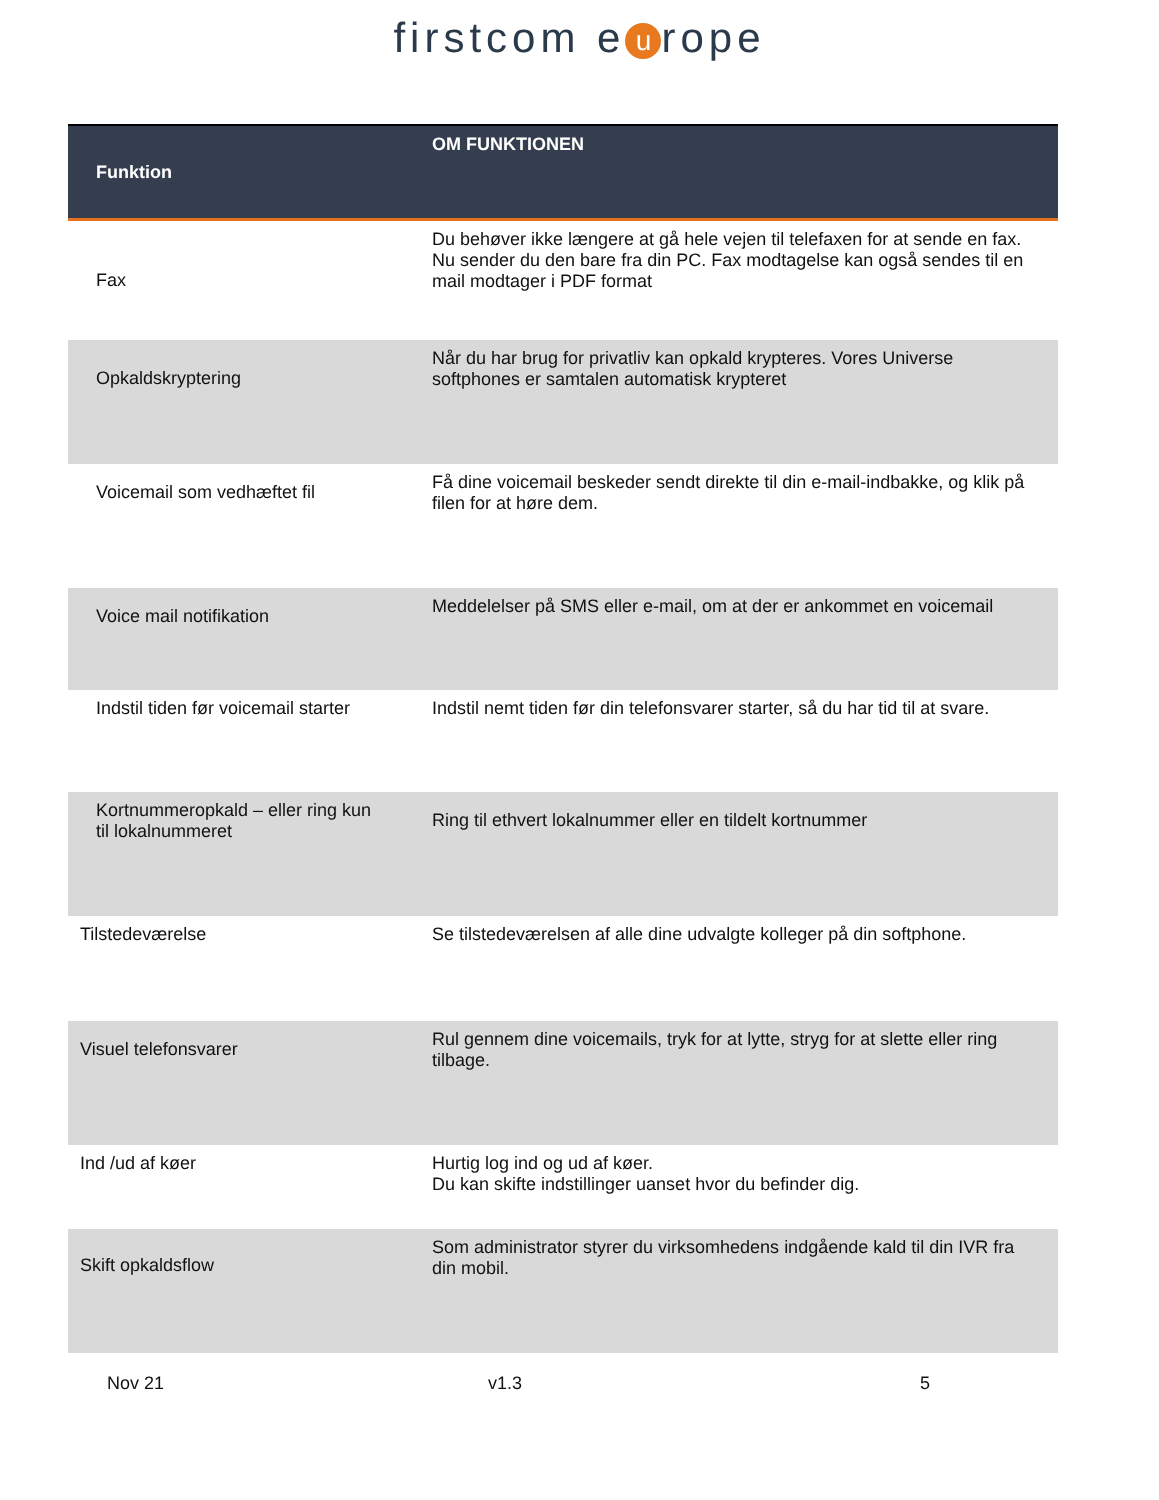firstcom e u rope
| Funktion | OM FUNKTIONEN |
| --- | --- |
| Fax | Du behøver ikke længere at gå hele vejen til telefaxen for at sende en fax. Nu sender du den bare fra din PC. Fax modtagelse kan også sendes til en mail modtager i PDF format |
| Opkaldskryptering | Når du har brug for privatliv kan opkald krypteres. Vores Universe softphones er samtalen automatisk krypteret |
| Voicemail som vedhæftet fil | Få dine voicemail beskeder sendt direkte til din e-mail-indbakke, og klik på filen for at høre dem. |
| Voice mail notifikation | Meddelelser på SMS eller e-mail, om at der er ankommet en voicemail |
| Indstil tiden før voicemail starter | Indstil nemt tiden før din telefonsvarer starter, så du har tid til at svare. |
| Kortnummeropkald – eller ring kun til lokalnummeret | Ring til ethvert lokalnummer eller en tildelt kortnummer |
| Tilstedeværelse | Se tilstedeværelsen af alle dine udvalgte kolleger på din softphone. |
| Visuel telefonsvarer | Rul gennem dine voicemails, tryk for at lytte, stryg for at slette eller ring tilbage. |
| Ind /ud af køer | Hurtig log ind og ud af køer. Du kan skifte indstillinger uanset hvor du befinder dig. |
| Skift opkaldsflow | Som administrator styrer du virksomhedens indgående kald til din IVR fra din mobil. |
Nov 21 v1.3 5